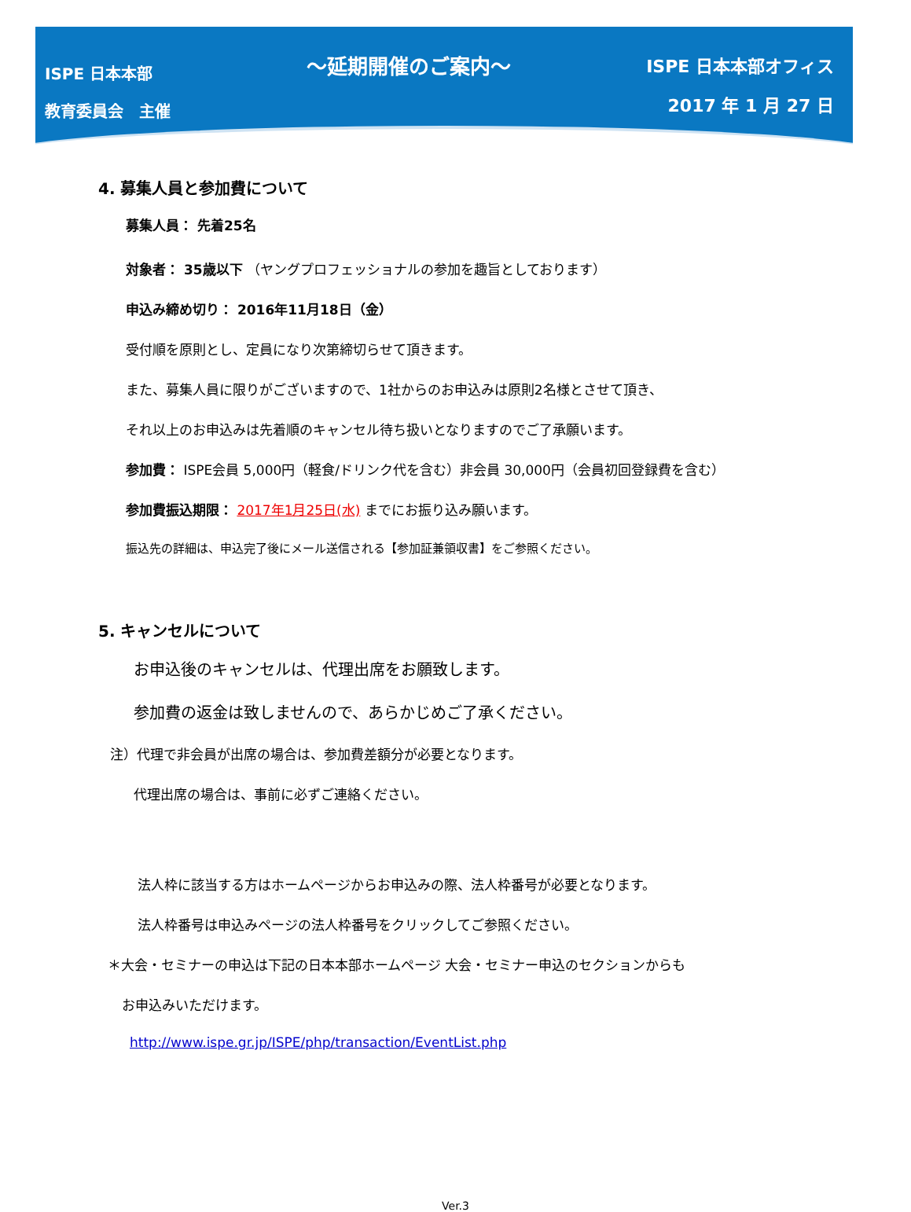ISPE 日本本部
教育委員会　主催
～延期開催のご案内～
ISPE 日本本部オフィス
2017 年 1 月 27 日
4. 募集人員と参加費について
募集人員： 先着25名
対象者： 35歳以下 （ヤングプロフェッショナルの参加を趣旨としております）
申込み締め切り： 2016年11月18日（金）
受付順を原則とし、定員になり次第締切らせて頂きます。
また、募集人員に限りがございますので、1社からのお申込みは原則2名様とさせて頂き、
それ以上のお申込みは先着順のキャンセル待ち扱いとなりますのでご了承願います。
参加費： ISPE会員 5,000円（軽食/ドリンク代を含む）非会員 30,000円（会員初回登録費を含む）
参加費振込期限： 2017年1月25日(水) までにお振り込み願います。
振込先の詳細は、申込完了後にメール送信される【参加証兼領収書】をご参照ください。
5. キャンセルについて
お申込後のキャンセルは、代理出席をお願致します。
参加費の返金は致しませんので、あらかじめご了承ください。
注）代理で非会員が出席の場合は、参加費差額分が必要となります。
代理出席の場合は、事前に必ずご連絡ください。
法人枠に該当する方はホームページからお申込みの際、法人枠番号が必要となります。
法人枠番号は申込みページの法人枠番号をクリックしてご参照ください。
＊大会・セミナーの申込は下記の日本本部ホームページ 大会・セミナー申込のセクションからも
お申込みいただけます。
http://www.ispe.gr.jp/ISPE/php/transaction/EventList.php
Ver.3